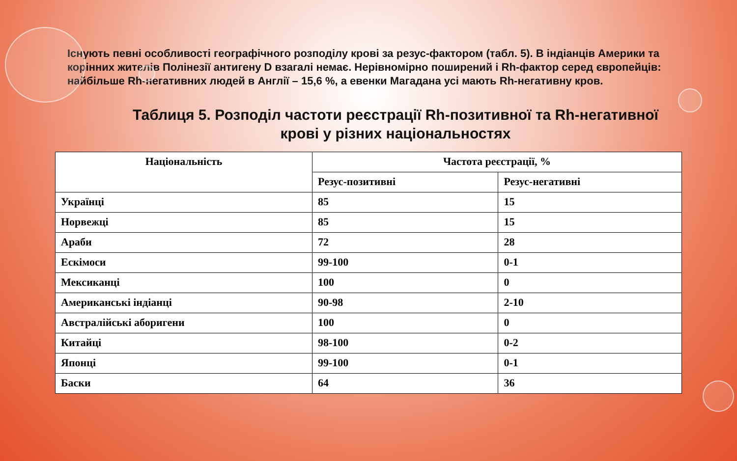Існують певні особливості географічного розподілу крові за резус-фактором (табл. 5). В індіанців Америки та корінних жителів Полінезії антигену D взагалі немає. Нерівномірно поширений і Rh-фактор серед європейців: найбільше Rh-негативних людей в Англії – 15,6 %, а евенки Магадана усі мають Rh-негативну кров.
Таблиця 5. Розподіл частоти реєстрації Rh-позитивної та Rh-негативної крові у різних національностях
| Національність | Частота реєстрації, % | |
| --- | --- | --- |
| | Резус-позитивні | Резус-негативні |
| Українці | 85 | 15 |
| Норвежці | 85 | 15 |
| Араби | 72 | 28 |
| Ескімоси | 99-100 | 0-1 |
| Мексиканці | 100 | 0 |
| Американські індіанці | 90-98 | 2-10 |
| Австралійські аборигени | 100 | 0 |
| Китайці | 98-100 | 0-2 |
| Японці | 99-100 | 0-1 |
| Баски | 64 | 36 |